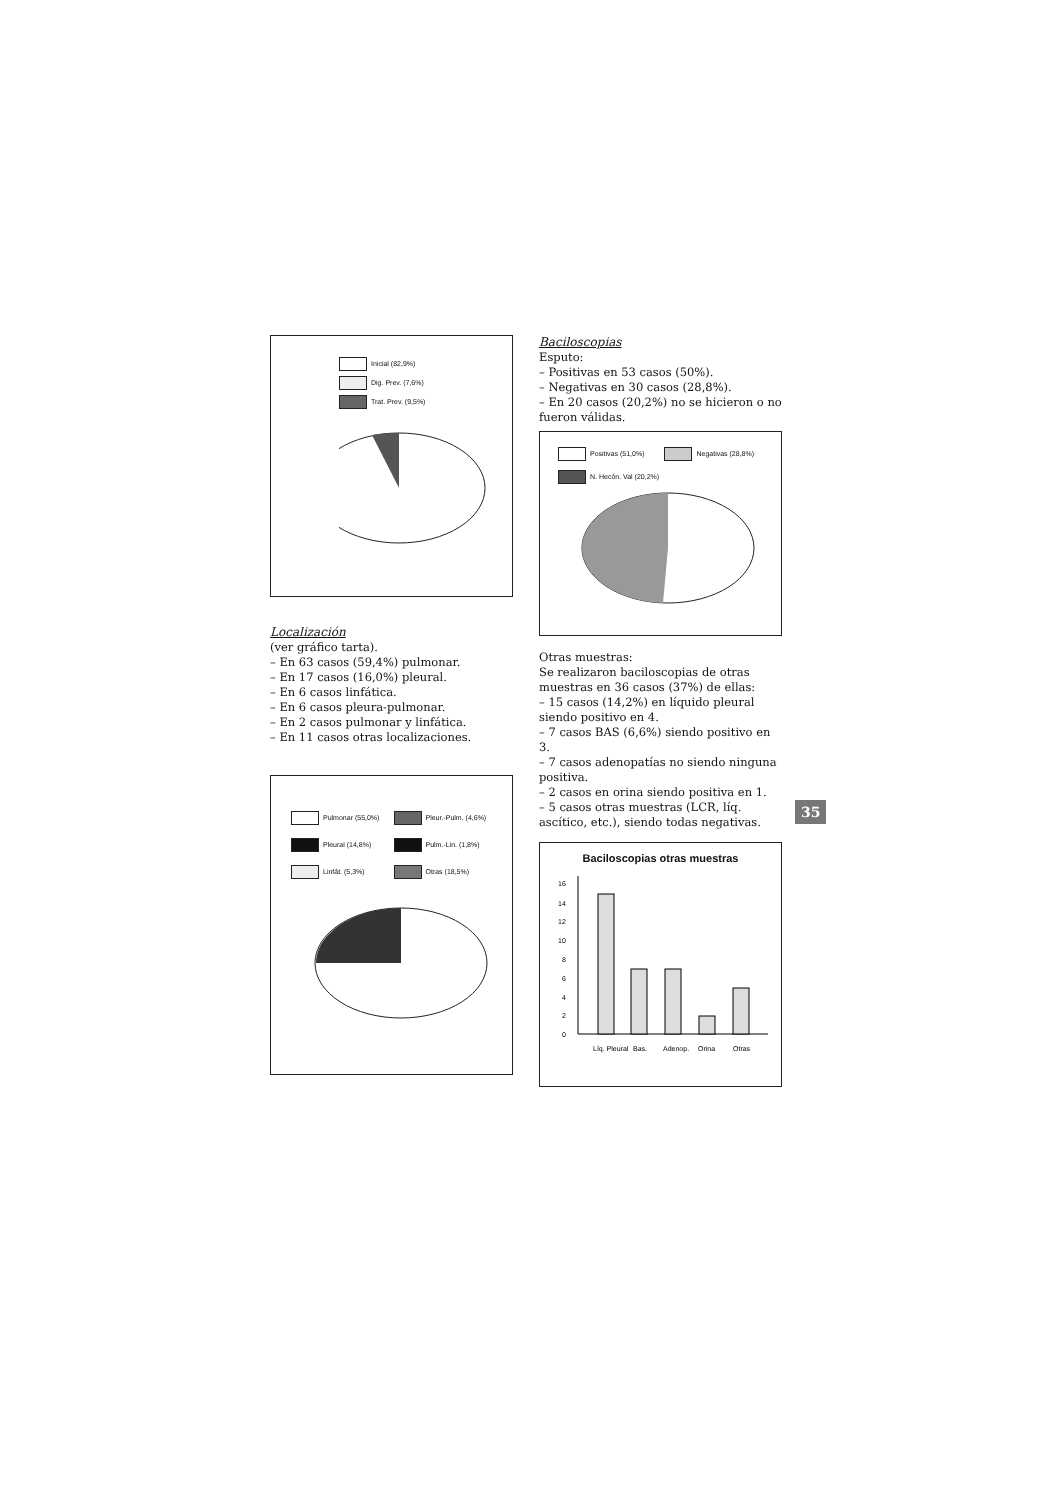Inicial (82,9%)
Dig. Prev. (7,6%)
Trat. Prev. (9,5%)
Localización
(ver gráfico tarta).
– En 63 casos (59,4%) pulmonar.
– En 17 casos (16,0%) pleural.
– En 6 casos linfática.
– En 6 casos pleura-pulmonar.
– En 2 casos pulmonar y linfática.
– En 11 casos otras localizaciones.
Pulmonar (55,0%)
Pleur.-Pulm. (4,6%)
Pleural (14,8%)
Pulm.-Lin. (1,8%)
Linfát. (5,3%)
Otras (18,5%)
Baciloscopias
Esputo:
– Positivas en 53 casos (50%).
– Negativas en 30 casos (28,8%).
– En 20 casos (20,2%) no se hicieron o no fueron válidas.
Positivas (51,0%) Negativas (28,8%)
N. Hecón. Val (20,2%)
Otras muestras:
Se realizaron baciloscopias de otras muestras en 36 casos (37%) de ellas:
– 15 casos (14,2%) en líquido pleural siendo positivo en 4.
– 7 casos BAS (6,6%) siendo positivo en 3.
– 7 casos adenopatías no siendo ninguna positiva.
– 2 casos en orina siendo positiva en 1.
– 5 casos otras muestras (LCR, líq. ascítico, etc.), siendo todas negativas.
Baciloscopias otras muestras
16
14
12
10
8
6
4
2
0
Líq. Pleural
Bas.
Adenop.
Orina
Otras
35